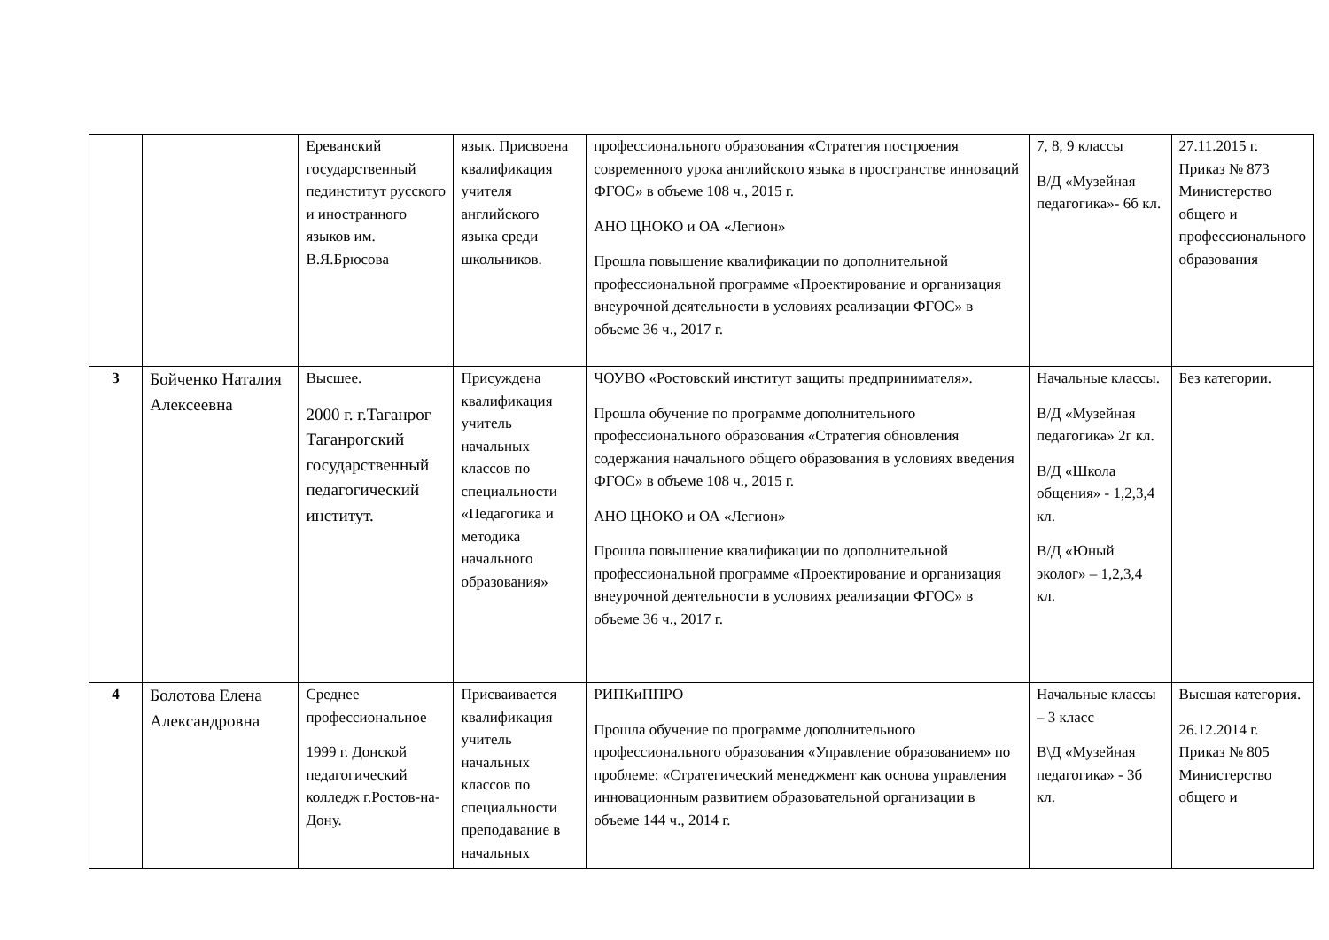| | | Ереванский государственный пединститут русского и иностранного языков им. В.Я.Брюсова | язык. Присвоена квалификация учителя английского языка среди школьников. | профессионального образования «Стратегия построения современного урока английского языка в пространстве инноваций ФГОС» в объеме 108 ч., 2015 г. АНО ЦНОКО и ОА «Легион» Прошла повышение квалификации по дополнительной профессиональной программе «Проектирование и организация внеурочной деятельности в условиях реализации ФГОС» в объеме 36 ч., 2017 г. | 7, 8, 9 классы В/Д «Музейная педагогика»- 6б кл. | 27.11.2015 г. Приказ № 873 Министерство общего и профессионального образования |
| 3 | Бойченко Наталия Алексеевна | Высшее. 2000 г. г.Таганрог Таганрогский государственный педагогический институт. | Присуждена квалификация учитель начальных классов по специальности «Педагогика и методика начального образования» | ЧОУВО «Ростовский институт защиты предпринимателя». Прошла обучение по программе дополнительного профессионального образования «Стратегия обновления содержания начального общего образования в условиях введения ФГОС» в объеме 108 ч., 2015 г. АНО ЦНОКО и ОА «Легион» Прошла повышение квалификации по дополнительной профессиональной программе «Проектирование и организация внеурочной деятельности в условиях реализации ФГОС» в объеме 36 ч., 2017 г. | Начальные классы. В/Д «Музейная педагогика» 2г кл. В/Д «Школа общения» - 1,2,3,4 кл. В/Д «Юный эколог» – 1,2,3,4 кл. | Без категории. |
| 4 | Болотова Елена Александровна | Среднее профессиональное 1999 г. Донской педагогический колледж г.Ростов-на-Дону. | Присваивается квалификация учитель начальных классов по специальности преподавание в начальных | РИПКиППРО Прошла обучение по программе дополнительного профессионального образования «Управление образованием» по проблеме: «Стратегический менеджмент как основа управления инновационным развитием образовательной организации в объеме 144 ч., 2014 г. | Начальные классы – 3 класс В\Д «Музейная педагогика» - 3б кл. | Высшая категория. 26.12.2014 г. Приказ № 805 Министерство общего и |